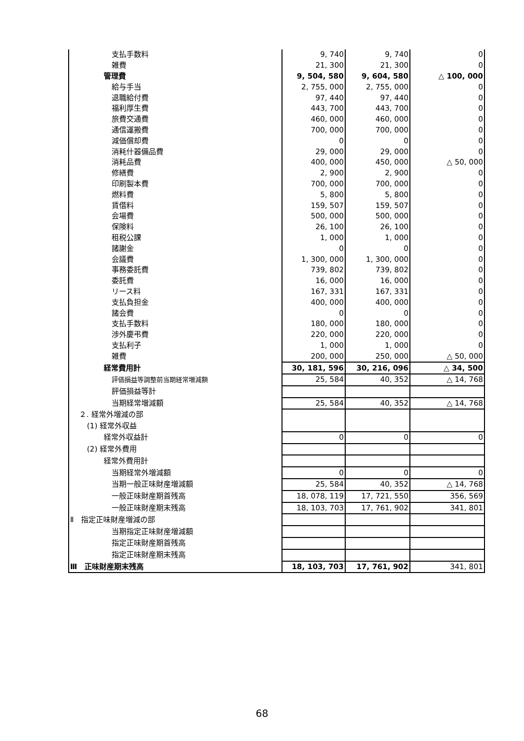| 支払手数料 | 9, 740 | 9, 740 | 0 |
| 雑費 | 21, 300 | 21, 300 | 0 |
| 管理費 | 9, 504, 580 | 9, 604, 580 | △ 100, 000 |
| 給与手当 | 2, 755, 000 | 2, 755, 000 | 0 |
| 退職給付費 | 97, 440 | 97, 440 | 0 |
| 福利厚生費 | 443, 700 | 443, 700 | 0 |
| 旅費交通費 | 460, 000 | 460, 000 | 0 |
| 通信運搬費 | 700, 000 | 700, 000 | 0 |
| 減価償却費 | 0 | 0 | 0 |
| 消耗什器備品費 | 29, 000 | 29, 000 | 0 |
| 消耗品費 | 400, 000 | 450, 000 | △ 50, 000 |
| 修繕費 | 2, 900 | 2, 900 | 0 |
| 印刷製本費 | 700, 000 | 700, 000 | 0 |
| 燃料費 | 5, 800 | 5, 800 | 0 |
| 賃借料 | 159, 507 | 159, 507 | 0 |
| 会場費 | 500, 000 | 500, 000 | 0 |
| 保険料 | 26, 100 | 26, 100 | 0 |
| 租税公課 | 1, 000 | 1, 000 | 0 |
| 諸謝金 | 0 | 0 | 0 |
| 会議費 | 1, 300, 000 | 1, 300, 000 | 0 |
| 事務委託費 | 739, 802 | 739, 802 | 0 |
| 委託費 | 16, 000 | 16, 000 | 0 |
| リース料 | 167, 331 | 167, 331 | 0 |
| 支払負担金 | 400, 000 | 400, 000 | 0 |
| 諸会費 | 0 | 0 | 0 |
| 支払手数料 | 180, 000 | 180, 000 | 0 |
| 渉外慶弔費 | 220, 000 | 220, 000 | 0 |
| 支払利子 | 1, 000 | 1, 000 | 0 |
| 雑費 | 200, 000 | 250, 000 | △ 50, 000 |
| 経常費用計 | 30, 181, 596 | 30, 216, 096 | △ 34, 500 |
| 評価損益等調整前当期経常増減額 | 25, 584 | 40, 352 | △ 14, 768 |
| 評価損益等計 | | | |
| 当期経常増減額 | 25, 584 | 40, 352 | △ 14, 768 |
| ２. 経常外増減の部 | | | |
| (1) 経常外収益 | | | |
| 経常外収益計 | 0 | 0 | 0 |
| (2) 経常外費用 | | | |
| 経常外費用計 | | | |
| 当期経常外増減額 | 0 | 0 | 0 |
| 当期一般正味財産増減額 | 25, 584 | 40, 352 | △ 14, 768 |
| 一般正味財産期首残高 | 18, 078, 119 | 17, 721, 550 | 356, 569 |
| 一般正味財産期末残高 | 18, 103, 703 | 17, 761, 902 | 341, 801 |
| Ⅱ 指定正味財産増減の部 | | | |
| 当期指定正味財産増減額 | | | |
| 指定正味財産期首残高 | | | |
| 指定正味財産期末残高 | | | |
| Ⅲ 正味財産期末残高 | 18, 103, 703 | 17, 761, 902 | 341, 801 |
68